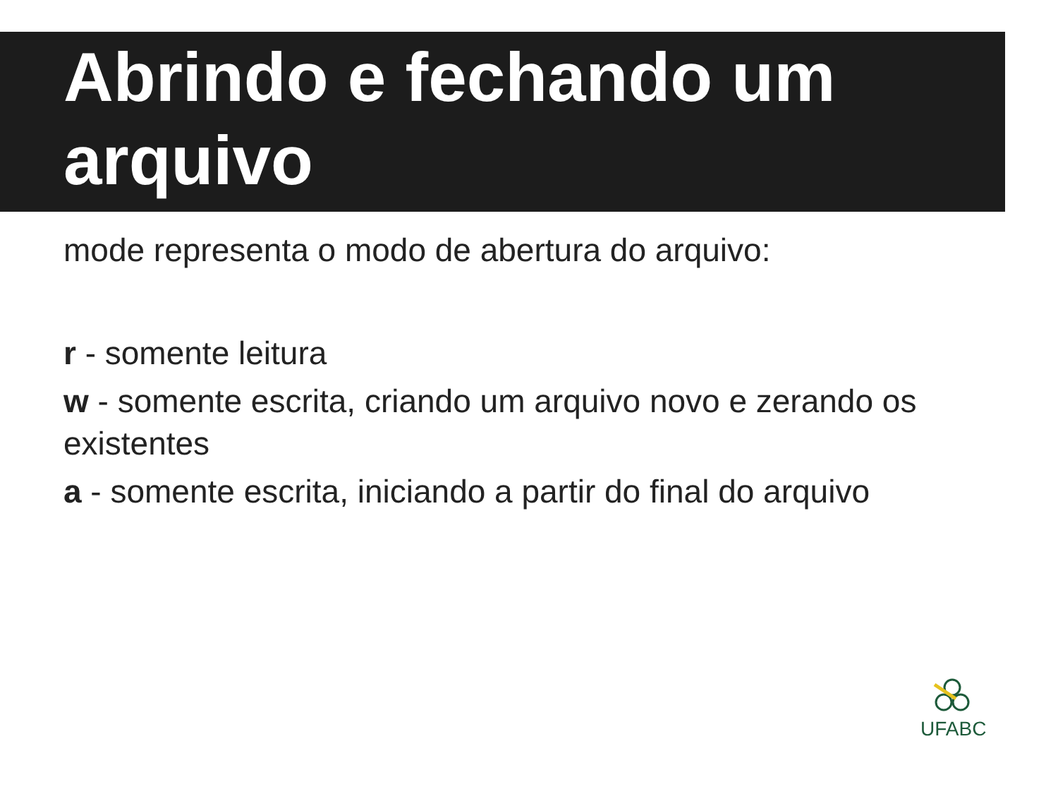Abrindo e fechando um arquivo
mode representa o modo de abertura do arquivo:
r - somente leitura
w - somente escrita, criando um arquivo novo e zerando os existentes
a - somente escrita, iniciando a partir do final do arquivo
UFABC